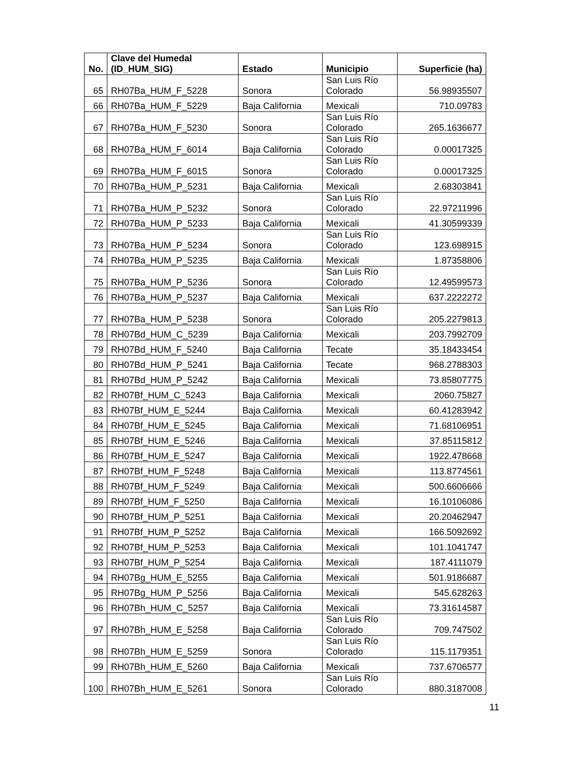| No. | Clave del Humedal (ID_HUM_SIG) | Estado | Municipio | Superficie (ha) |
| --- | --- | --- | --- | --- |
| 65 | RH07Ba_HUM_F_5228 | Sonora | San Luis Río Colorado | 56.98935507 |
| 66 | RH07Ba_HUM_F_5229 | Baja California | Mexicali | 710.09783 |
| 67 | RH07Ba_HUM_F_5230 | Sonora | San Luis Río Colorado | 265.1636677 |
| 68 | RH07Ba_HUM_F_6014 | Baja California | San Luis Río Colorado | 0.00017325 |
| 69 | RH07Ba_HUM_F_6015 | Sonora | San Luis Río Colorado | 0.00017325 |
| 70 | RH07Ba_HUM_P_5231 | Baja California | Mexicali | 2.68303841 |
| 71 | RH07Ba_HUM_P_5232 | Sonora | San Luis Río Colorado | 22.97211996 |
| 72 | RH07Ba_HUM_P_5233 | Baja California | Mexicali | 41.30599339 |
| 73 | RH07Ba_HUM_P_5234 | Sonora | San Luis Río Colorado | 123.698915 |
| 74 | RH07Ba_HUM_P_5235 | Baja California | Mexicali | 1.87358806 |
| 75 | RH07Ba_HUM_P_5236 | Sonora | San Luis Río Colorado | 12.49599573 |
| 76 | RH07Ba_HUM_P_5237 | Baja California | Mexicali | 637.2222272 |
| 77 | RH07Ba_HUM_P_5238 | Sonora | San Luis Río Colorado | 205.2279813 |
| 78 | RH07Bd_HUM_C_5239 | Baja California | Mexicali | 203.7992709 |
| 79 | RH07Bd_HUM_F_5240 | Baja California | Tecate | 35.18433454 |
| 80 | RH07Bd_HUM_P_5241 | Baja California | Tecate | 968.2788303 |
| 81 | RH07Bd_HUM_P_5242 | Baja California | Mexicali | 73.85807775 |
| 82 | RH07Bf_HUM_C_5243 | Baja California | Mexicali | 2060.75827 |
| 83 | RH07Bf_HUM_E_5244 | Baja California | Mexicali | 60.41283942 |
| 84 | RH07Bf_HUM_E_5245 | Baja California | Mexicali | 71.68106951 |
| 85 | RH07Bf_HUM_E_5246 | Baja California | Mexicali | 37.85115812 |
| 86 | RH07Bf_HUM_E_5247 | Baja California | Mexicali | 1922.478668 |
| 87 | RH07Bf_HUM_F_5248 | Baja California | Mexicali | 113.8774561 |
| 88 | RH07Bf_HUM_F_5249 | Baja California | Mexicali | 500.6606666 |
| 89 | RH07Bf_HUM_F_5250 | Baja California | Mexicali | 16.10106086 |
| 90 | RH07Bf_HUM_P_5251 | Baja California | Mexicali | 20.20462947 |
| 91 | RH07Bf_HUM_P_5252 | Baja California | Mexicali | 166.5092692 |
| 92 | RH07Bf_HUM_P_5253 | Baja California | Mexicali | 101.1041747 |
| 93 | RH07Bf_HUM_P_5254 | Baja California | Mexicali | 187.4111079 |
| 94 | RH07Bg_HUM_E_5255 | Baja California | Mexicali | 501.9186687 |
| 95 | RH07Bg_HUM_P_5256 | Baja California | Mexicali | 545.628263 |
| 96 | RH07Bh_HUM_C_5257 | Baja California | Mexicali | 73.31614587 |
| 97 | RH07Bh_HUM_E_5258 | Baja California | San Luis Río Colorado | 709.747502 |
| 98 | RH07Bh_HUM_E_5259 | Sonora | San Luis Río Colorado | 115.1179351 |
| 99 | RH07Bh_HUM_E_5260 | Baja California | Mexicali | 737.6706577 |
| 100 | RH07Bh_HUM_E_5261 | Sonora | San Luis Río Colorado | 880.3187008 |
11